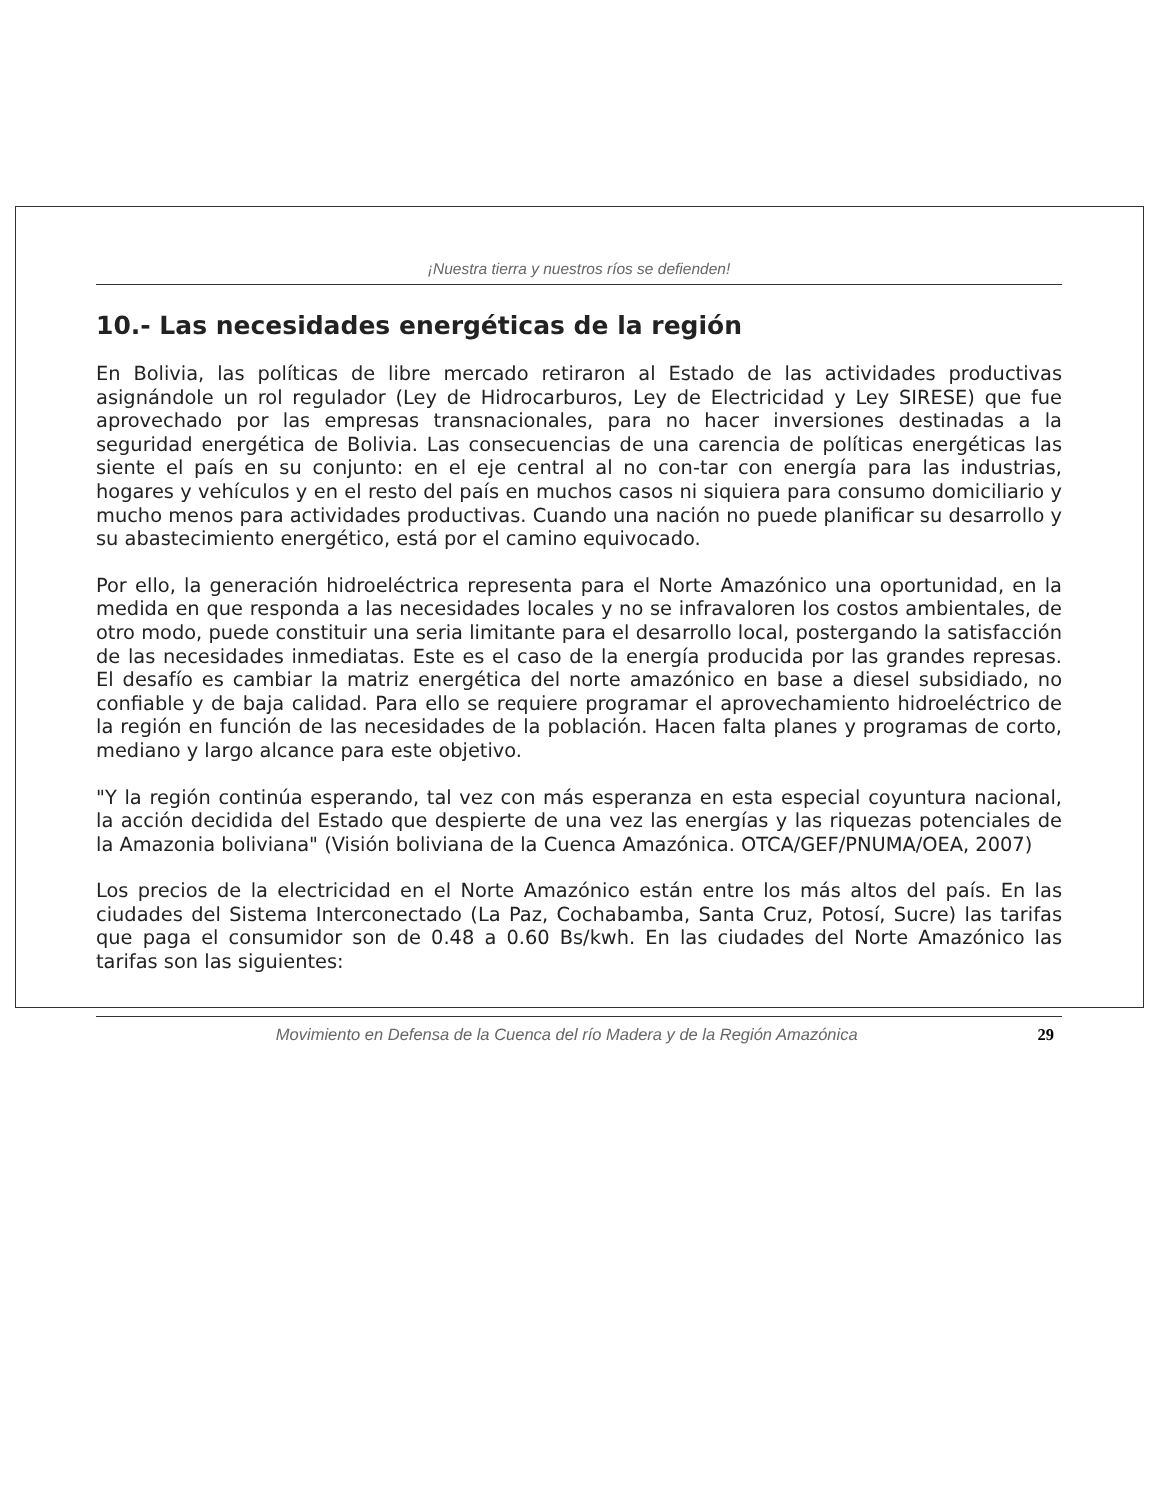¡Nuestra tierra y nuestros ríos se defienden!
10.- Las necesidades energéticas de la región
En Bolivia, las políticas de libre mercado retiraron al Estado de las actividades productivas asignándole un rol regulador (Ley de Hidrocarburos, Ley de Electricidad y Ley SIRESE) que fue aprovechado por las empresas transnacionales, para no hacer inversiones destinadas a la seguridad energética de Bolivia. Las consecuencias de una carencia de políticas energéticas las siente el país en su conjunto: en el eje central al no con-tar con energía para las industrias, hogares y vehículos y en el resto del país en muchos casos ni siquiera para consumo domiciliario y mucho menos para actividades productivas. Cuando una nación no puede planificar su desarrollo y su abastecimiento energético, está por el camino equivocado.
Por ello, la generación hidroeléctrica representa para el Norte Amazónico una oportunidad, en la medida en que responda a las necesidades locales y no se infravaloren los costos ambientales, de otro modo, puede constituir una seria limitante para el desarrollo local, postergando la satisfacción de las necesidades inmediatas. Este es el caso de la energía producida por las grandes represas. El desafío es cambiar la matriz energética del norte amazónico en base a diesel subsidiado, no confiable y de baja calidad. Para ello se requiere programar el aprovechamiento hidroeléctrico de la región en función de las necesidades de la población. Hacen falta planes y programas de corto, mediano y largo alcance para este objetivo.
"Y la región continúa esperando, tal vez con más esperanza en esta especial coyuntura nacional, la acción decidida del Estado que despierte de una vez las energías y las riquezas potenciales de la Amazonia boliviana" (Visión boliviana de la Cuenca Amazónica. OTCA/GEF/PNUMA/OEA, 2007)
Los precios de la electricidad en el Norte Amazónico están entre los más altos del país. En las ciudades del Sistema Interconectado (La Paz, Cochabamba, Santa Cruz, Potosí, Sucre) las tarifas que paga el consumidor son de 0.48 a 0.60 Bs/kwh. En las ciudades del Norte Amazónico las tarifas son las siguientes:
Movimiento en Defensa de la Cuenca del río Madera y de la Región Amazónica 29